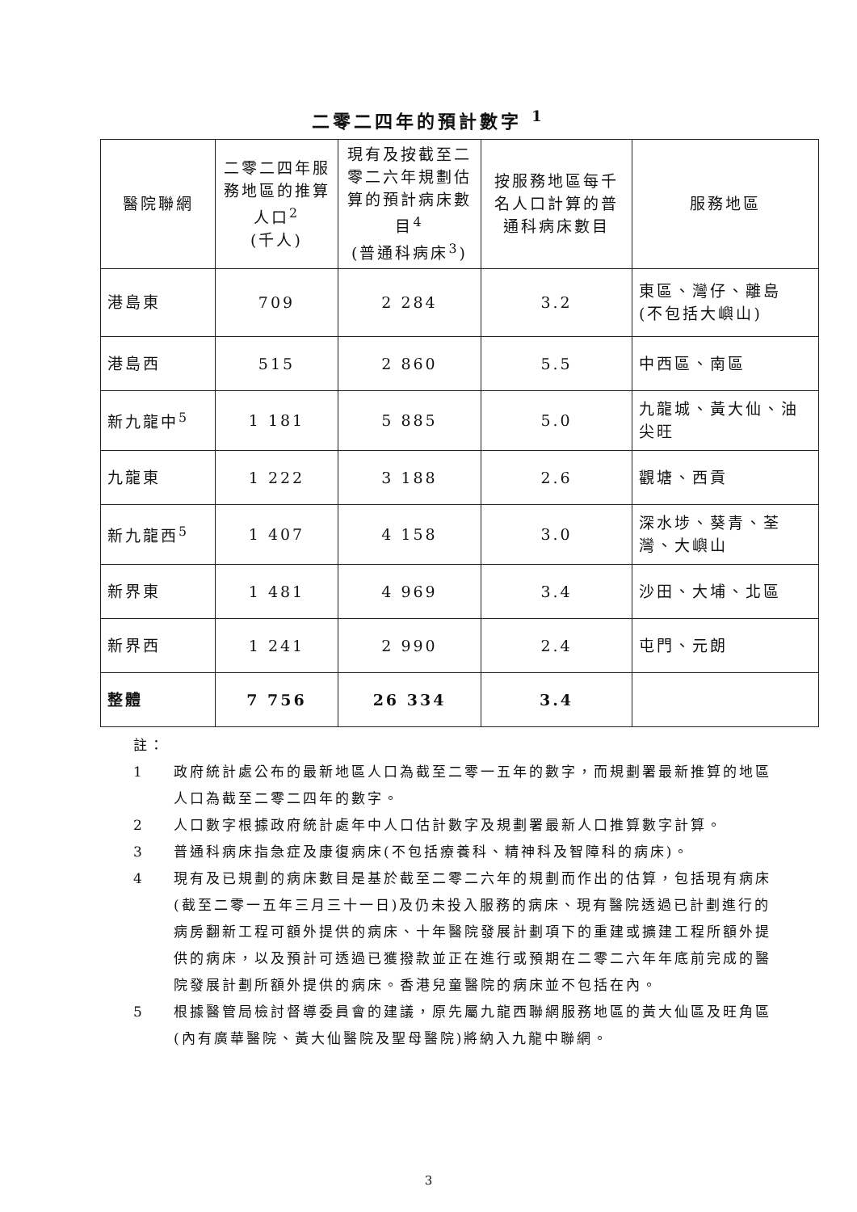二零二四年的預計數字 <sup>1</sup>
| 醫院聯網 | 二零二四年服務地區的推算人口<sup>2</sup> (千人) | 現有及按截至二零二六年規劃估算的預計病床數目<sup>4</sup> (普通科病床<sup>3</sup>) | 按服務地區每千名人口計算的普通科病床數目 | 服務地區 |
| --- | --- | --- | --- | --- |
| 港島東 | 709 | 2 284 | 3.2 | 東區、灣仔、離島 (不包括大嶼山) |
| 港島西 | 515 | 2 860 | 5.5 | 中西區、南區 |
| 新九龍中<sup>5</sup> | 1 181 | 5 885 | 5.0 | 九龍城、黃大仙、油尖旺 |
| 九龍東 | 1 222 | 3 188 | 2.6 | 觀塘、西貢 |
| 新九龍西<sup>5</sup> | 1 407 | 4 158 | 3.0 | 深水埗、葵青、荃灣、大嶼山 |
| 新界東 | 1 481 | 4 969 | 3.4 | 沙田、大埔、北區 |
| 新界西 | 1 241 | 2 990 | 2.4 | 屯門、元朗 |
| 整體 | 7 756 | 26 334 | 3.4 | |
註：
1 政府統計處公布的最新地區人口為截至二零一五年的數字，而規劃署最新推算的地區人口為截至二零二四年的數字。
2 人口數字根據政府統計處年中人口估計數字及規劃署最新人口推算數字計算。
3 普通科病床指急症及康復病床(不包括療養科、精神科及智障科的病床)。
4 現有及已規劃的病床數目是基於截至二零二六年的規劃而作出的估算，包括現有病床(截至二零一五年三月三十一日)及仍未投入服務的病床、現有醫院透過已計劃進行的病房翻新工程可額外提供的病床、十年醫院發展計劃項下的重建或擴建工程所額外提供的病床，以及預計可透過已獲撥款並正在進行或預期在二零二六年年底前完成的醫院發展計劃所額外提供的病床。香港兒童醫院的病床並不包括在內。
5 根據醫管局檢討督導委員會的建議，原先屬九龍西聯網服務地區的黃大仙區及旺角區(內有廣華醫院、黃大仙醫院及聖母醫院)將納入九龍中聯網。
3